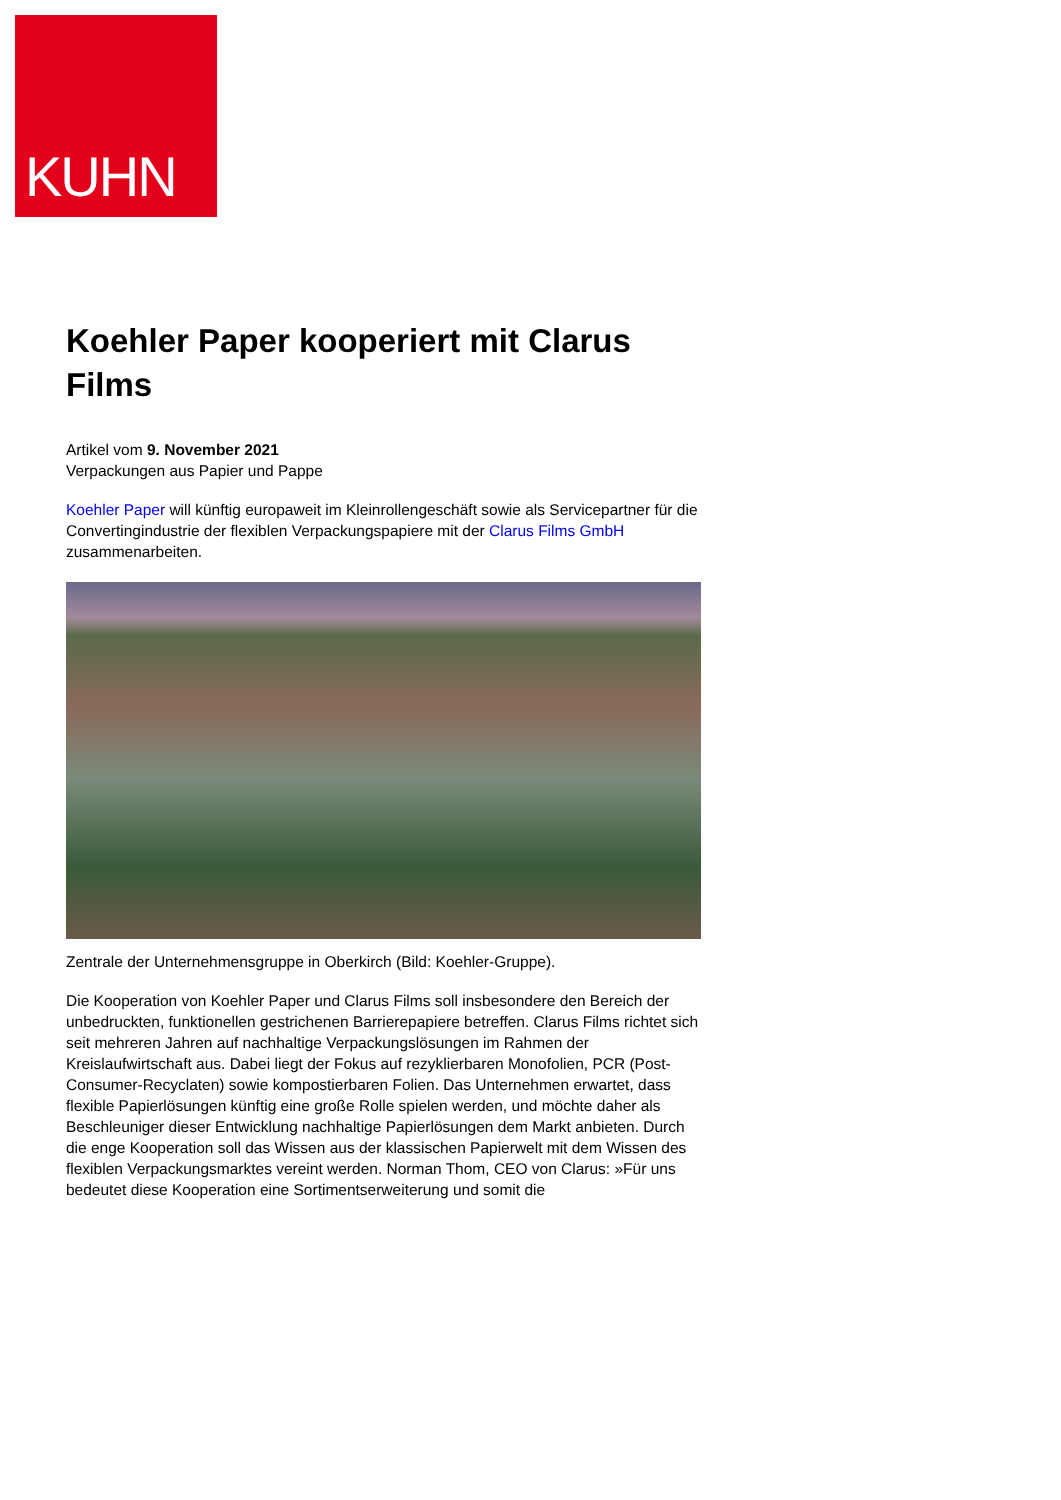KUHN
Koehler Paper kooperiert mit Clarus Films
Artikel vom 9. November 2021
Verpackungen aus Papier und Pappe
Koehler Paper will künftig europaweit im Kleinrollengeschäft sowie als Servicepartner für die Convertingindustrie der flexiblen Verpackungspapiere mit der Clarus Films GmbH zusammenarbeiten.
Zentrale der Unternehmensgruppe in Oberkirch (Bild: Koehler-Gruppe).
Die Kooperation von Koehler Paper und Clarus Films soll insbesondere den Bereich der unbedruckten, funktionellen gestrichenen Barrierepapiere betreffen. Clarus Films richtet sich seit mehreren Jahren auf nachhaltige Verpackungslösungen im Rahmen der Kreislaufwirtschaft aus. Dabei liegt der Fokus auf rezyklierbaren Monofolien, PCR (Post-Consumer-Recyclaten) sowie kompostierbaren Folien. Das Unternehmen erwartet, dass flexible Papierlösungen künftig eine große Rolle spielen werden, und möchte daher als Beschleuniger dieser Entwicklung nachhaltige Papierlösungen dem Markt anbieten. Durch die enge Kooperation soll das Wissen aus der klassischen Papierwelt mit dem Wissen des flexiblen Verpackungsmarktes vereint werden. Norman Thom, CEO von Clarus: »Für uns bedeutet diese Kooperation eine Sortimentserweiterung und somit die